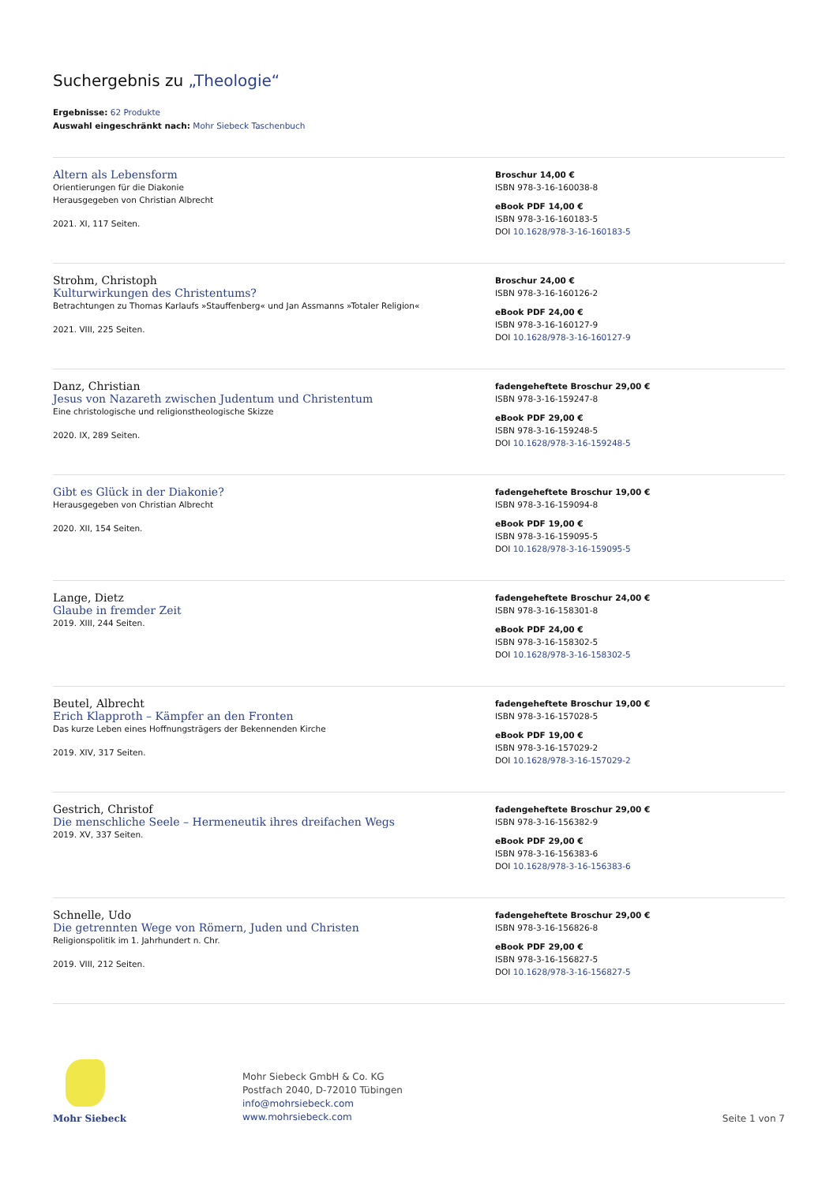Suchergebnis zu „Theologie“
Ergebnisse: 62 Produkte
Auswahl eingeschränkt nach: Mohr Siebeck Taschenbuch
Altern als Lebensform
Orientierungen für die Diakonie
Herausgegeben von Christian Albrecht
2021. XI, 117 Seiten.
Broschur 14,00 €
ISBN 978-3-16-160038-8
eBook PDF 14,00 €
ISBN 978-3-16-160183-5
DOI 10.1628/978-3-16-160183-5
Strohm, Christoph
Kulturwirkungen des Christentums?
Betrachtungen zu Thomas Karlaufs »Stauffenberg« und Jan Assmanns »Totaler Religion«
2021. VIII, 225 Seiten.
Broschur 24,00 €
ISBN 978-3-16-160126-2
eBook PDF 24,00 €
ISBN 978-3-16-160127-9
DOI 10.1628/978-3-16-160127-9
Danz, Christian
Jesus von Nazareth zwischen Judentum und Christentum
Eine christologische und religionstheologische Skizze
2020. IX, 289 Seiten.
fadengeheftete Broschur 29,00 €
ISBN 978-3-16-159247-8
eBook PDF 29,00 €
ISBN 978-3-16-159248-5
DOI 10.1628/978-3-16-159248-5
Gibt es Glück in der Diakonie?
Herausgegeben von Christian Albrecht
2020. XII, 154 Seiten.
fadengeheftete Broschur 19,00 €
ISBN 978-3-16-159094-8
eBook PDF 19,00 €
ISBN 978-3-16-159095-5
DOI 10.1628/978-3-16-159095-5
Lange, Dietz
Glaube in fremder Zeit
2019. XIII, 244 Seiten.
fadengeheftete Broschur 24,00 €
ISBN 978-3-16-158301-8
eBook PDF 24,00 €
ISBN 978-3-16-158302-5
DOI 10.1628/978-3-16-158302-5
Beutel, Albrecht
Erich Klapproth – Kämpfer an den Fronten
Das kurze Leben eines Hoffnungsträgers der Bekennenden Kirche
2019. XIV, 317 Seiten.
fadengeheftete Broschur 19,00 €
ISBN 978-3-16-157028-5
eBook PDF 19,00 €
ISBN 978-3-16-157029-2
DOI 10.1628/978-3-16-157029-2
Gestrich, Christof
Die menschliche Seele – Hermeneutik ihres dreifachen Wegs
2019. XV, 337 Seiten.
fadengeheftete Broschur 29,00 €
ISBN 978-3-16-156382-9
eBook PDF 29,00 €
ISBN 978-3-16-156383-6
DOI 10.1628/978-3-16-156383-6
Schnelle, Udo
Die getrennten Wege von Römern, Juden und Christen
Religionspolitik im 1. Jahrhundert n. Chr.
2019. VIII, 212 Seiten.
fadengeheftete Broschur 29,00 €
ISBN 978-3-16-156826-8
eBook PDF 29,00 €
ISBN 978-3-16-156827-5
DOI 10.1628/978-3-16-156827-5
Mohr Siebeck
Mohr Siebeck GmbH & Co. KG
Postfach 2040, D-72010 Tübingen
info@mohrsiebeck.com
www.mohrsiebeck.com
Seite 1 von 7